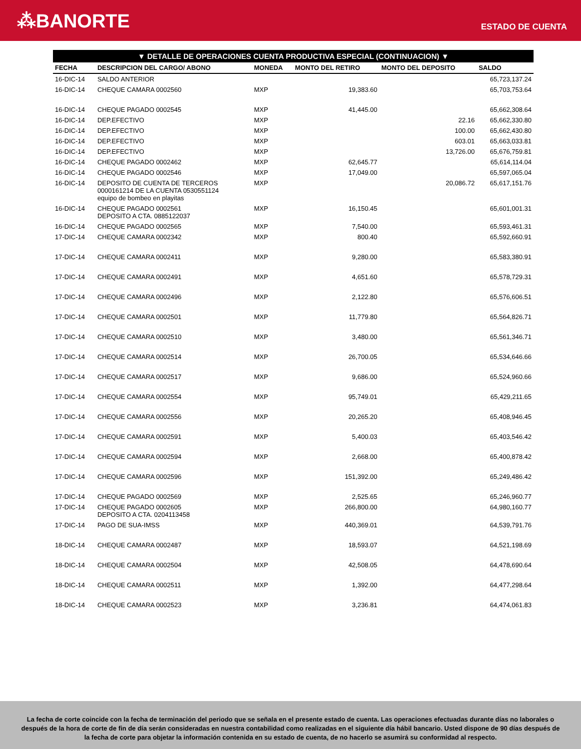⁂BANORTE
ESTADO DE CUENTA
▼ DETALLE DE OPERACIONES CUENTA PRODUCTIVA ESPECIAL (CONTINUACION) ▼
| FECHA | DESCRIPCION DEL CARGO/ ABONO | MONEDA | MONTO DEL RETIRO | MONTO DEL DEPOSITO | SALDO |
| --- | --- | --- | --- | --- | --- |
| 16-DIC-14 | SALDO ANTERIOR | | | | 65,723,137.24 |
| 16-DIC-14 | CHEQUE CAMARA 0002560 | MXP | 19,383.60 | | 65,703,753.64 |
| 16-DIC-14 | CHEQUE PAGADO 0002545 | MXP | 41,445.00 | | 65,662,308.64 |
| 16-DIC-14 | DEP.EFECTIVO | MXP | | 22.16 | 65,662,330.80 |
| 16-DIC-14 | DEP.EFECTIVO | MXP | | 100.00 | 65,662,430.80 |
| 16-DIC-14 | DEP.EFECTIVO | MXP | | 603.01 | 65,663,033.81 |
| 16-DIC-14 | DEP.EFECTIVO | MXP | | 13,726.00 | 65,676,759.81 |
| 16-DIC-14 | CHEQUE PAGADO 0002462 | MXP | 62,645.77 | | 65,614,114.04 |
| 16-DIC-14 | CHEQUE PAGADO 0002546 | MXP | 17,049.00 | | 65,597,065.04 |
| 16-DIC-14 | DEPOSITO DE CUENTA DE TERCEROS 0000161214 DE LA CUENTA 0530551124 equipo de bombeo en playitas | MXP | | 20,086.72 | 65,617,151.76 |
| 16-DIC-14 | CHEQUE PAGADO 0002561 DEPOSITO A CTA. 0885122037 | MXP | 16,150.45 | | 65,601,001.31 |
| 16-DIC-14 | CHEQUE PAGADO 0002565 | MXP | 7,540.00 | | 65,593,461.31 |
| 17-DIC-14 | CHEQUE CAMARA 0002342 | MXP | 800.40 | | 65,592,660.91 |
| 17-DIC-14 | CHEQUE CAMARA 0002411 | MXP | 9,280.00 | | 65,583,380.91 |
| 17-DIC-14 | CHEQUE CAMARA 0002491 | MXP | 4,651.60 | | 65,578,729.31 |
| 17-DIC-14 | CHEQUE CAMARA 0002496 | MXP | 2,122.80 | | 65,576,606.51 |
| 17-DIC-14 | CHEQUE CAMARA 0002501 | MXP | 11,779.80 | | 65,564,826.71 |
| 17-DIC-14 | CHEQUE CAMARA 0002510 | MXP | 3,480.00 | | 65,561,346.71 |
| 17-DIC-14 | CHEQUE CAMARA 0002514 | MXP | 26,700.05 | | 65,534,646.66 |
| 17-DIC-14 | CHEQUE CAMARA 0002517 | MXP | 9,686.00 | | 65,524,960.66 |
| 17-DIC-14 | CHEQUE CAMARA 0002554 | MXP | 95,749.01 | | 65,429,211.65 |
| 17-DIC-14 | CHEQUE CAMARA 0002556 | MXP | 20,265.20 | | 65,408,946.45 |
| 17-DIC-14 | CHEQUE CAMARA 0002591 | MXP | 5,400.03 | | 65,403,546.42 |
| 17-DIC-14 | CHEQUE CAMARA 0002594 | MXP | 2,668.00 | | 65,400,878.42 |
| 17-DIC-14 | CHEQUE CAMARA 0002596 | MXP | 151,392.00 | | 65,249,486.42 |
| 17-DIC-14 | CHEQUE PAGADO 0002569 | MXP | 2,525.65 | | 65,246,960.77 |
| 17-DIC-14 | CHEQUE PAGADO 0002605 DEPOSITO A CTA. 0204113458 | MXP | 266,800.00 | | 64,980,160.77 |
| 17-DIC-14 | PAGO DE SUA-IMSS | MXP | 440,369.01 | | 64,539,791.76 |
| 18-DIC-14 | CHEQUE CAMARA 0002487 | MXP | 18,593.07 | | 64,521,198.69 |
| 18-DIC-14 | CHEQUE CAMARA 0002504 | MXP | 42,508.05 | | 64,478,690.64 |
| 18-DIC-14 | CHEQUE CAMARA 0002511 | MXP | 1,392.00 | | 64,477,298.64 |
| 18-DIC-14 | CHEQUE CAMARA 0002523 | MXP | 3,236.81 | | 64,474,061.83 |
La fecha de corte coincide con la fecha de terminación del periodo que se señala en el presente estado de cuenta. Las operaciones efectuadas durante días no laborales o después de la hora de corte de fin de día serán consideradas en nuestra contabilidad como realizadas en el siguiente día hábil bancario. Usted dispone de 90 días después de la fecha de corte para objetar la información contenida en su estado de cuenta, de no hacerlo se asumirá su conformidad al respecto.